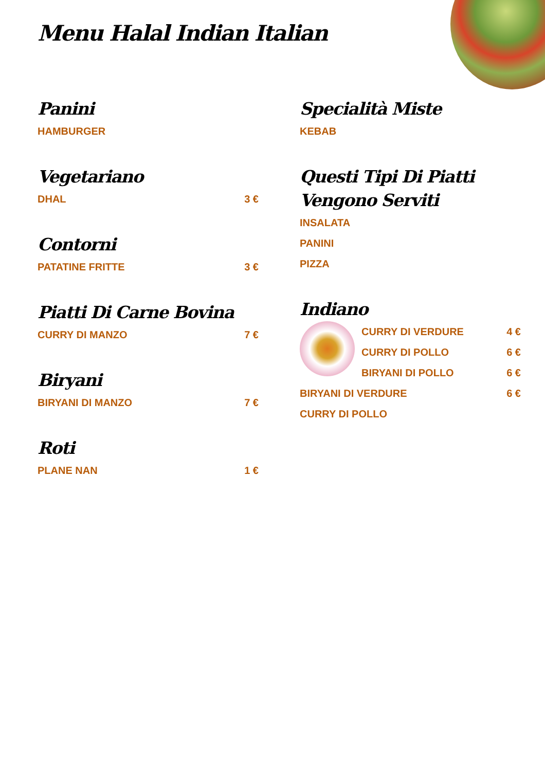Menu Halal Indian Italian
Panini
HAMBURGER
Vegetariano
DHAL 3 €
Contorni
PATATINE FRITTE 3 €
Piatti Di Carne Bovina
CURRY DI MANZO 7 €
Biryani
BIRYANI DI MANZO 7 €
Roti
PLANE NAN 1 €
Specialità Miste
KEBAB
Questi Tipi Di Piatti Vengono Serviti
INSALATA
PANINI
PIZZA
Indiano
CURRY DI VERDURE 4 €
CURRY DI POLLO 6 €
BIRYANI DI POLLO 6 €
BIRYANI DI VERDURE 6 €
CURRY DI POLLO